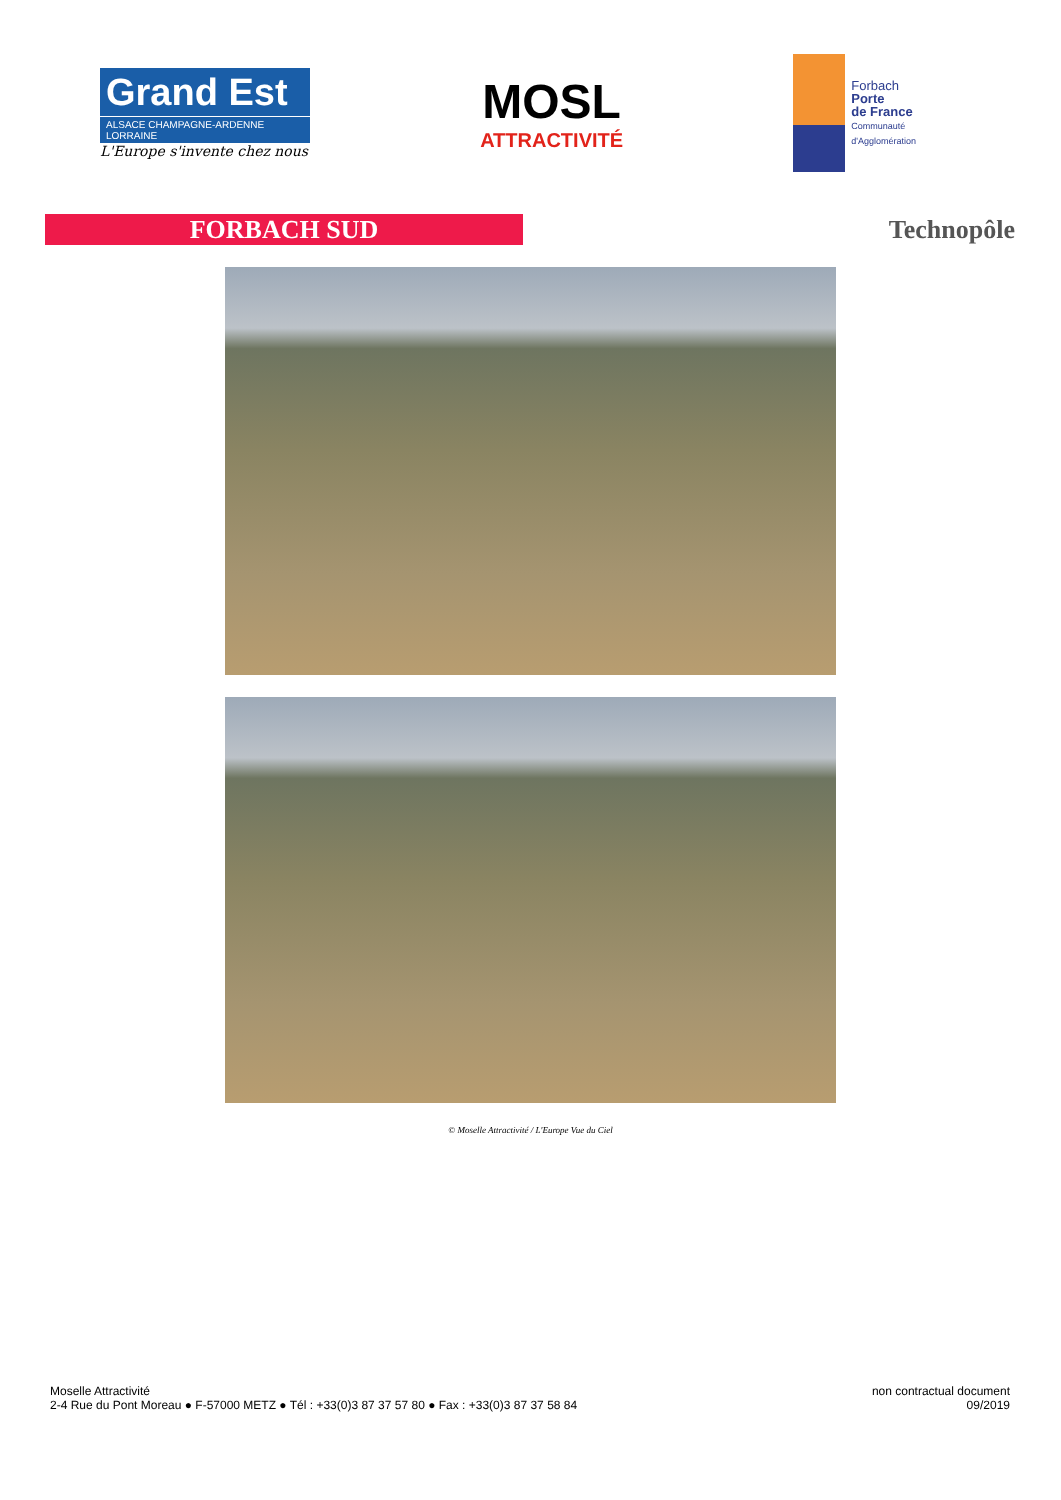Grand Est
ALSACE CHAMPAGNE-ARDENNE LORRAINE
L'Europe s'invente chez nous
MOSL
ATTRACTIVITÉ
Forbach
Porte
de France
Communauté
d'Agglomération
FORBACH SUD
Technopôle
© Moselle Attractivité / L'Europe Vue du Ciel
Moselle Attractivité
2-4 Rue du Pont Moreau ● F-57000 METZ ● Tél : +33(0)3 87 37 57 80 ● Fax : +33(0)3 87 37 58 84
non contractual document
09/2019